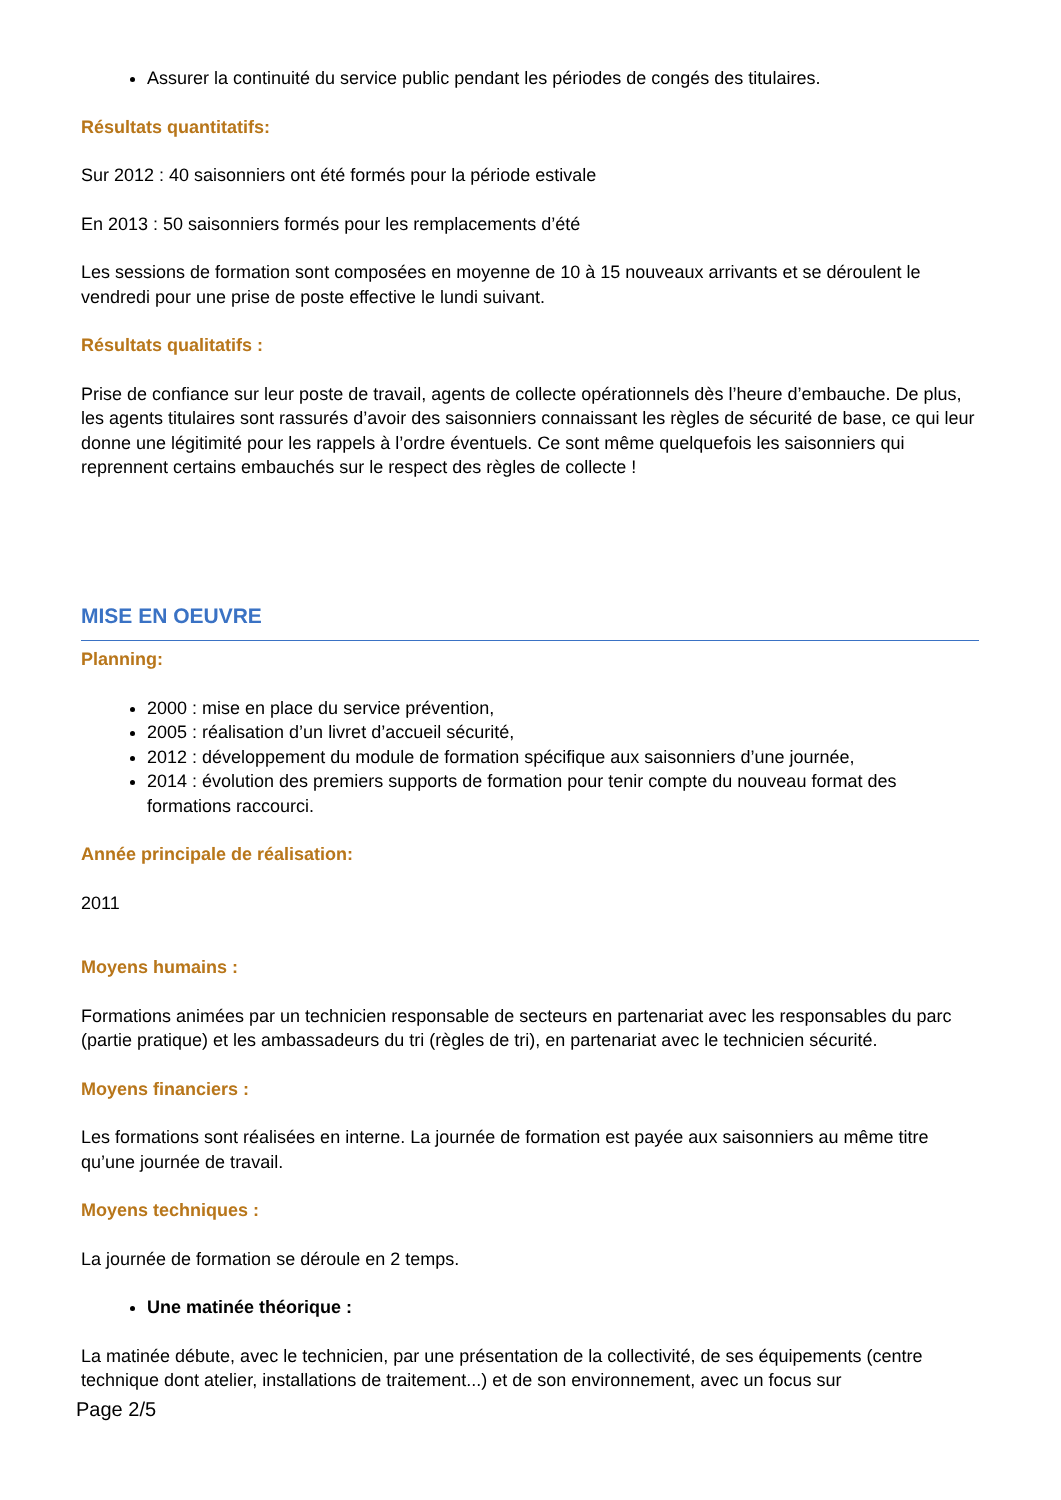Assurer la continuité du service public pendant les périodes de congés des titulaires.
Résultats quantitatifs:
Sur 2012 : 40 saisonniers ont été formés pour la période estivale
En 2013 : 50 saisonniers formés pour les remplacements d’été
Les sessions de formation sont composées en moyenne de 10 à 15 nouveaux arrivants et se déroulent le vendredi pour une prise de poste effective le lundi suivant.
Résultats qualitatifs :
Prise de confiance sur leur poste de travail, agents de collecte opérationnels dès l’heure d’embauche. De plus, les agents titulaires sont rassurés d’avoir des saisonniers connaissant les règles de sécurité de base, ce qui leur donne une légitimité pour les rappels à l’ordre éventuels. Ce sont même quelquefois les saisonniers qui reprennent certains embauchés sur le respect des règles de collecte !
MISE EN OEUVRE
Planning:
2000 : mise en place du service prévention,
2005 : réalisation d’un livret d’accueil sécurité,
2012 : développement du module de formation spécifique aux saisonniers d’une journée,
2014 : évolution des premiers supports de formation pour tenir compte du nouveau format des formations raccourci.
Année principale de réalisation:
2011
Moyens humains :
Formations animées par un technicien responsable de secteurs en partenariat avec les responsables du parc (partie pratique) et les ambassadeurs du tri (règles de tri), en partenariat avec le technicien sécurité.
Moyens financiers :
Les formations sont réalisées en interne. La journée de formation est payée aux saisonniers au même titre qu’une journée de travail.
Moyens techniques :
La journée de formation se déroule en 2 temps.
Une matinée théorique :
La matinée débute, avec le technicien, par une présentation de la collectivité, de ses équipements (centre technique dont atelier, installations de traitement...) et de son environnement, avec un focus sur
Page 2/5